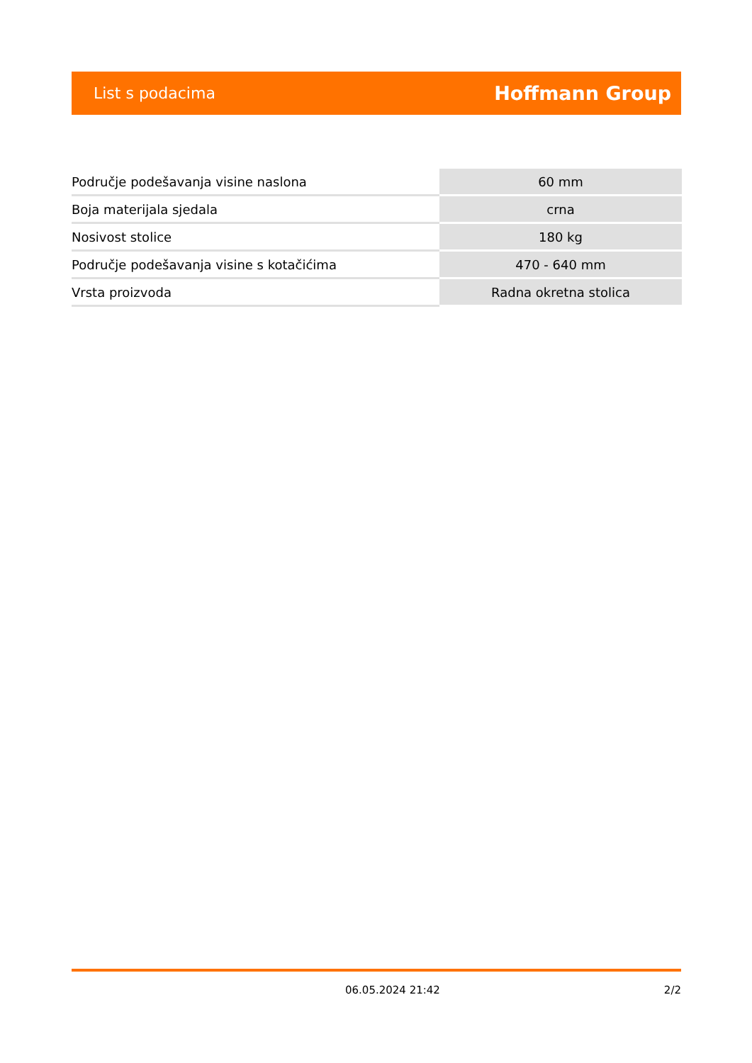List s podacima Hoffmann Group
| Područje podešavanja visine naslona | 60 mm |
| Boja materijala sjedala | crna |
| Nosivost stolice | 180 kg |
| Područje podešavanja visine s kotačićima | 470 - 640 mm |
| Vrsta proizvoda | Radna okretna stolica |
06.05.2024 21:42 2/2